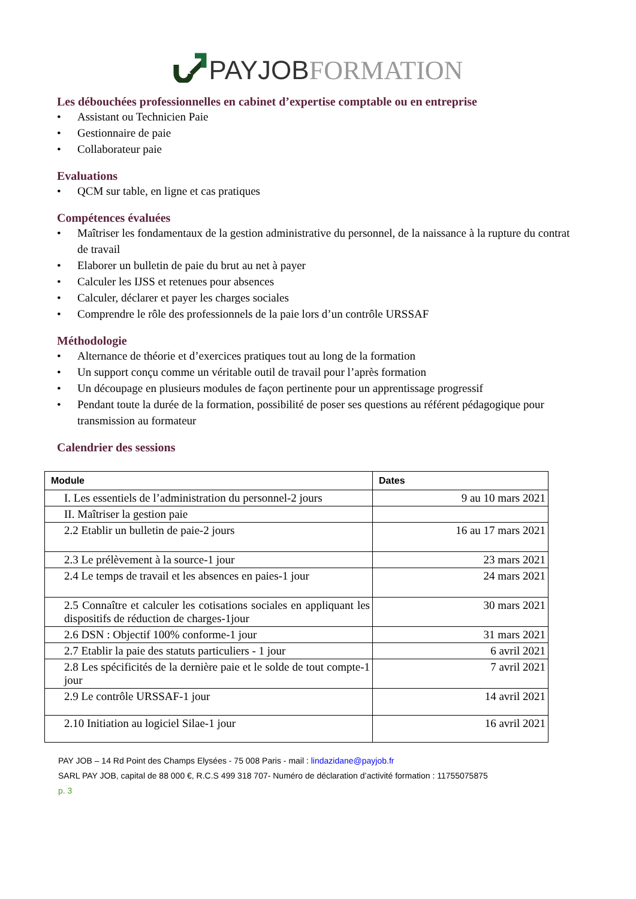PAY JOB FORMATION
Les débouchées professionnelles en cabinet d’expertise comptable ou en entreprise
• Assistant ou Technicien Paie
• Gestionnaire de paie
• Collaborateur paie
Evaluations
• QCM sur table, en ligne et cas pratiques
Compétences évaluées
• Maîtriser les fondamentaux de la gestion administrative du personnel, de la naissance à la rupture du contrat de travail
• Elaborer un bulletin de paie du brut au net à payer
• Calculer les IJSS et retenues pour absences
• Calculer, déclarer et payer les charges sociales
• Comprendre le rôle des professionnels de la paie lors d’un contrôle URSSAF
Méthodologie
• Alternance de théorie et d’exercices pratiques tout au long de la formation
• Un support conçu comme un véritable outil de travail pour l’après formation
• Un découpage en plusieurs modules de façon pertinente pour un apprentissage progressif
• Pendant toute la durée de la formation, possibilité de poser ses questions au référent pédagogique pour transmission au formateur
Calendrier des sessions
| Module | Dates |
| --- | --- |
| I. Les essentiels de l’administration du personnel-2 jours | 9 au 10 mars 2021 |
| II. Maîtriser la gestion paie | |
| 2.2 Etablir un bulletin de paie-2 jours | 16 au 17 mars 2021 |
| 2.3 Le prélèvement à la source-1 jour | 23 mars 2021 |
| 2.4 Le temps de travail et les absences en paies-1 jour | 24 mars 2021 |
| 2.5 Connaître et calculer les cotisations sociales en appliquant les dispositifs de réduction de charges-1jour | 30 mars 2021 |
| 2.6 DSN : Objectif 100% conforme-1 jour | 31 mars 2021 |
| 2.7 Etablir la paie des statuts particuliers - 1 jour | 6 avril 2021 |
| 2.8 Les spécificités de la dernière paie et le solde de tout compte-1 jour | 7 avril 2021 |
| 2.9 Le contrôle URSSAF-1 jour | 14 avril 2021 |
| 2.10 Initiation au logiciel Silae-1 jour | 16 avril 2021 |
PAY JOB – 14 Rd Point des Champs Elysées - 75 008 Paris - mail : lindazidane@payjob.fr
SARL PAY JOB, capital de 88 000 €, R.C.S 499 318 707- Numéro de déclaration d’activité formation : 11755075875
p. 3